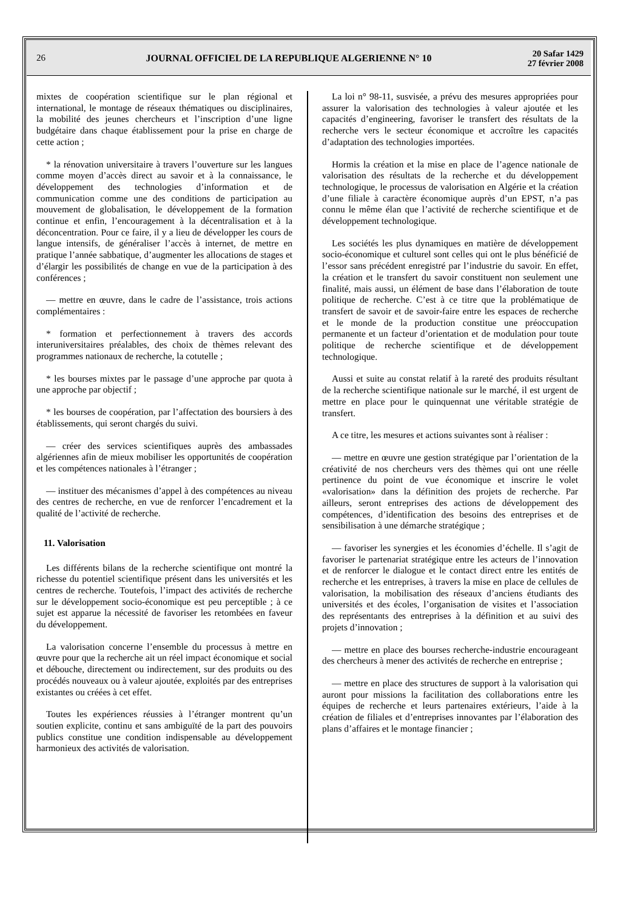26
JOURNAL OFFICIEL DE LA REPUBLIQUE ALGERIENNE N° 10
20 Safar 1429
27 février 2008
mixtes de coopération scientifique sur le plan régional et international, le montage de réseaux thématiques ou disciplinaires, la mobilité des jeunes chercheurs et l’inscription d’une ligne budgétaire dans chaque établissement pour la prise en charge de cette action ;
* la rénovation universitaire à travers l’ouverture sur les langues comme moyen d’accès direct au savoir et à la connaissance, le développement des technologies d’information et de communication comme une des conditions de participation au mouvement de globalisation, le développement de la formation continue et enfin, l’encouragement à la décentralisation et à la déconcentration. Pour ce faire, il y a lieu de développer les cours de langue intensifs, de généraliser l’accès à internet, de mettre en pratique l’année sabbatique, d’augmenter les allocations de stages et d’élargir les possibilités de change en vue de la participation à des conférences ;
— mettre en œuvre, dans le cadre de l’assistance, trois actions complémentaires :
* formation et perfectionnement à travers des accords interuniversitaires préalables, des choix de thèmes relevant des programmes nationaux de recherche, la cotutelle ;
* les bourses mixtes par le passage d’une approche par quota à une approche par objectif ;
* les bourses de coopération, par l’affectation des boursiers à des établissements, qui seront chargés du suivi.
— créer des services scientifiques auprès des ambassades algériennes afin de mieux mobiliser les opportunités de coopération et les compétences nationales à l’étranger ;
— instituer des mécanismes d’appel à des compétences au niveau des centres de recherche, en vue de renforcer l’encadrement et la qualité de l’activité de recherche.
11. Valorisation
Les différents bilans de la recherche scientifique ont montré la richesse du potentiel scientifique présent dans les universités et les centres de recherche. Toutefois, l’impact des activités de recherche sur le développement socio-économique est peu perceptible ; à ce sujet est apparue la nécessité de favoriser les retombées en faveur du développement.
La valorisation concerne l’ensemble du processus à mettre en œuvre pour que la recherche ait un réel impact économique et social et débouche, directement ou indirectement, sur des produits ou des procédés nouveaux ou à valeur ajoutée, exploités par des entreprises existantes ou créées à cet effet.
Toutes les expériences réussies à l’étranger montrent qu’un soutien explicite, continu et sans ambiguïté de la part des pouvoirs publics constitue une condition indispensable au développement harmonieux des activités de valorisation.
La loi n° 98-11, susvisée, a prévu des mesures appropriées pour assurer la valorisation des technologies à valeur ajoutée et les capacités d’engineering, favoriser le transfert des résultats de la recherche vers le secteur économique et accroître les capacités d’adaptation des technologies importées.
Hormis la création et la mise en place de l’agence nationale de valorisation des résultats de la recherche et du développement technologique, le processus de valorisation en Algérie et la création d’une filiale à caractère économique auprès d’un EPST, n’a pas connu le même élan que l’activité de recherche scientifique et de développement technologique.
Les sociétés les plus dynamiques en matière de développement socio-économique et culturel sont celles qui ont le plus bénéficié de l’essor sans précédent enregistré par l’industrie du savoir. En effet, la création et le transfert du savoir constituent non seulement une finalité, mais aussi, un élément de base dans l’élaboration de toute politique de recherche. C’est à ce titre que la problématique de transfert de savoir et de savoir-faire entre les espaces de recherche et le monde de la production constitue une préoccupation permanente et un facteur d’orientation et de modulation pour toute politique de recherche scientifique et de développement technologique.
Aussi et suite au constat relatif à la rareté des produits résultant de la recherche scientifique nationale sur le marché, il est urgent de mettre en place pour le quinquennat une véritable stratégie de transfert.
A ce titre, les mesures et actions suivantes sont à réaliser :
— mettre en œuvre une gestion stratégique par l’orientation de la créativité de nos chercheurs vers des thèmes qui ont une réelle pertinence du point de vue économique et inscrire le volet «valorisation» dans la définition des projets de recherche. Par ailleurs, seront entreprises des actions de développement des compétences, d’identification des besoins des entreprises et de sensibilisation à une démarche stratégique ;
— favoriser les synergies et les économies d’échelle. Il s’agit de favoriser le partenariat stratégique entre les acteurs de l’innovation et de renforcer le dialogue et le contact direct entre les entités de recherche et les entreprises, à travers la mise en place de cellules de valorisation, la mobilisation des réseaux d’anciens étudiants des universités et des écoles, l’organisation de visites et l’association des représentants des entreprises à la définition et au suivi des projets d’innovation ;
— mettre en place des bourses recherche-industrie encourageant des chercheurs à mener des activités de recherche en entreprise ;
— mettre en place des structures de support à la valorisation qui auront pour missions la facilitation des collaborations entre les équipes de recherche et leurs partenaires extérieurs, l’aide à la création de filiales et d’entreprises innovantes par l’élaboration des plans d’affaires et le montage financier ;